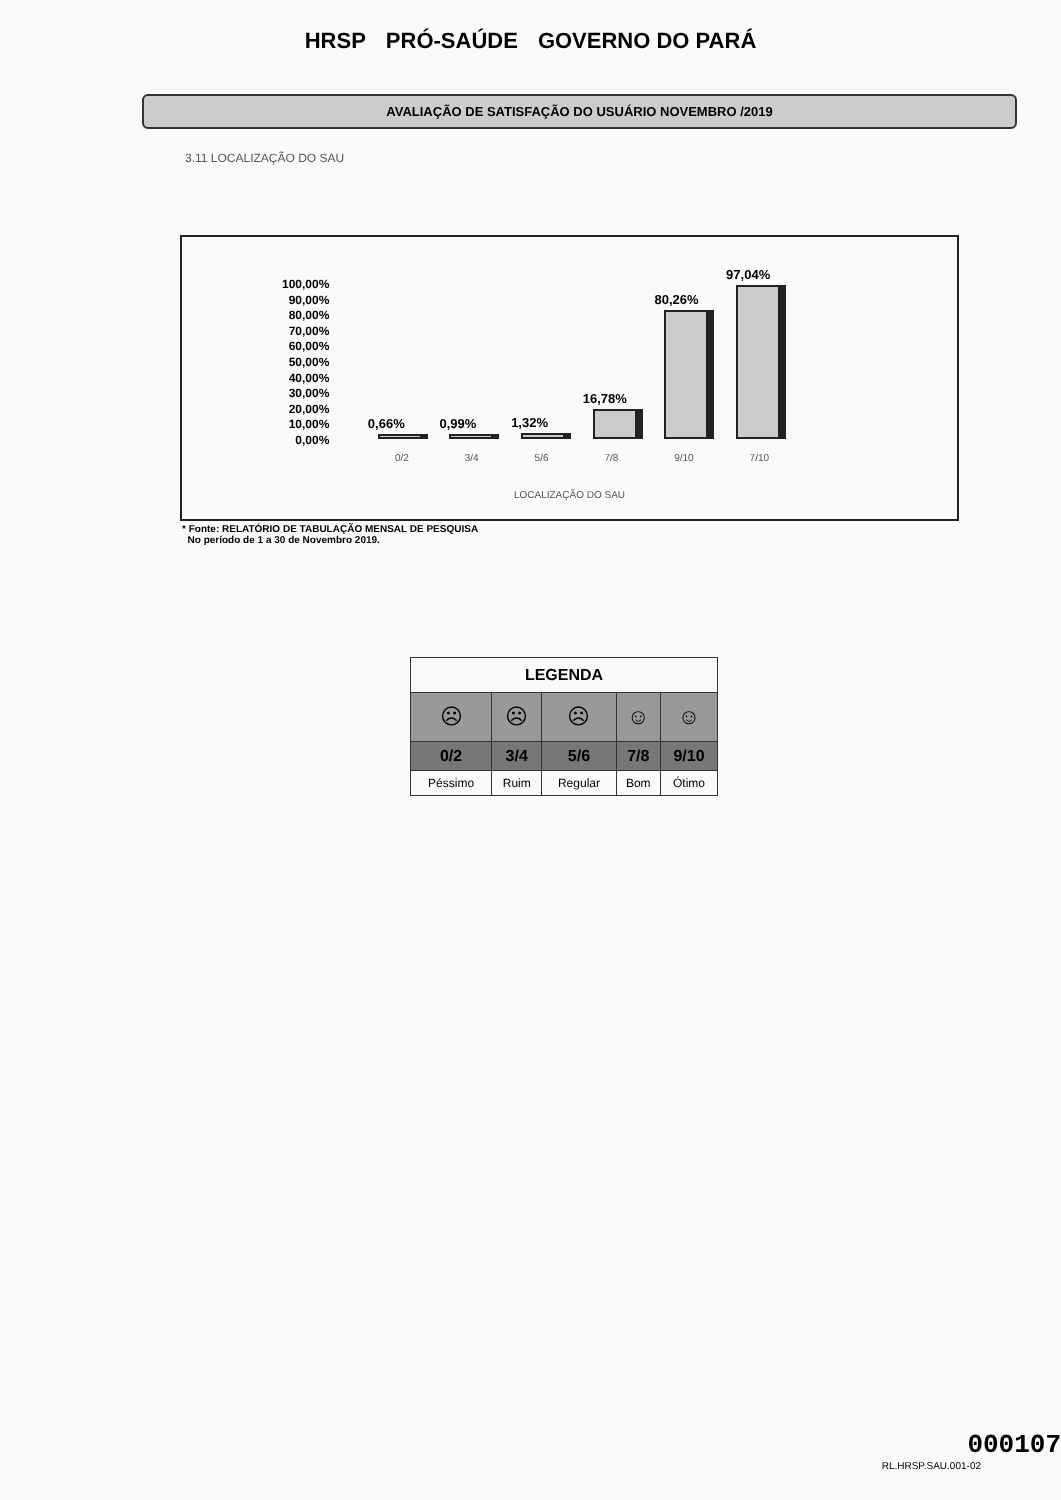HRSP PRÓ-SAÚDE GOVERNO DO PARÁ
AVALIAÇÃO DE SATISFAÇÃO DO USUÁRIO NOVEMBRO /2019
3.11 LOCALIZAÇÃO DO SAU
100,00%
90,00%
80,00%
70,00%
60,00%
50,00%
40,00%
30,00%
20,00%
10,00%
0,00%
0,66%
0,99%
1,32%
16,78%
80,26%
97,04%
0/2 3/4 5/6 7/8 9/10 7/10
LOCALIZAÇÃO DO SAU
* Fonte: RELATÓRIO DE TABULAÇÃO MENSAL DE PESQUISA
No período de 1 a 30 de Novembro 2019.
| LEGENDA | | | | |
| --- | --- | --- | --- | --- |
| ☹ | ☹ | ☹ | ☺ | ☺ |
| 0/2 | 3/4 | 5/6 | 7/8 | 9/10 |
| Péssimo | Ruim | Regular | Bom | Ótimo |
000107
RL.HRSP.SAU.001-02